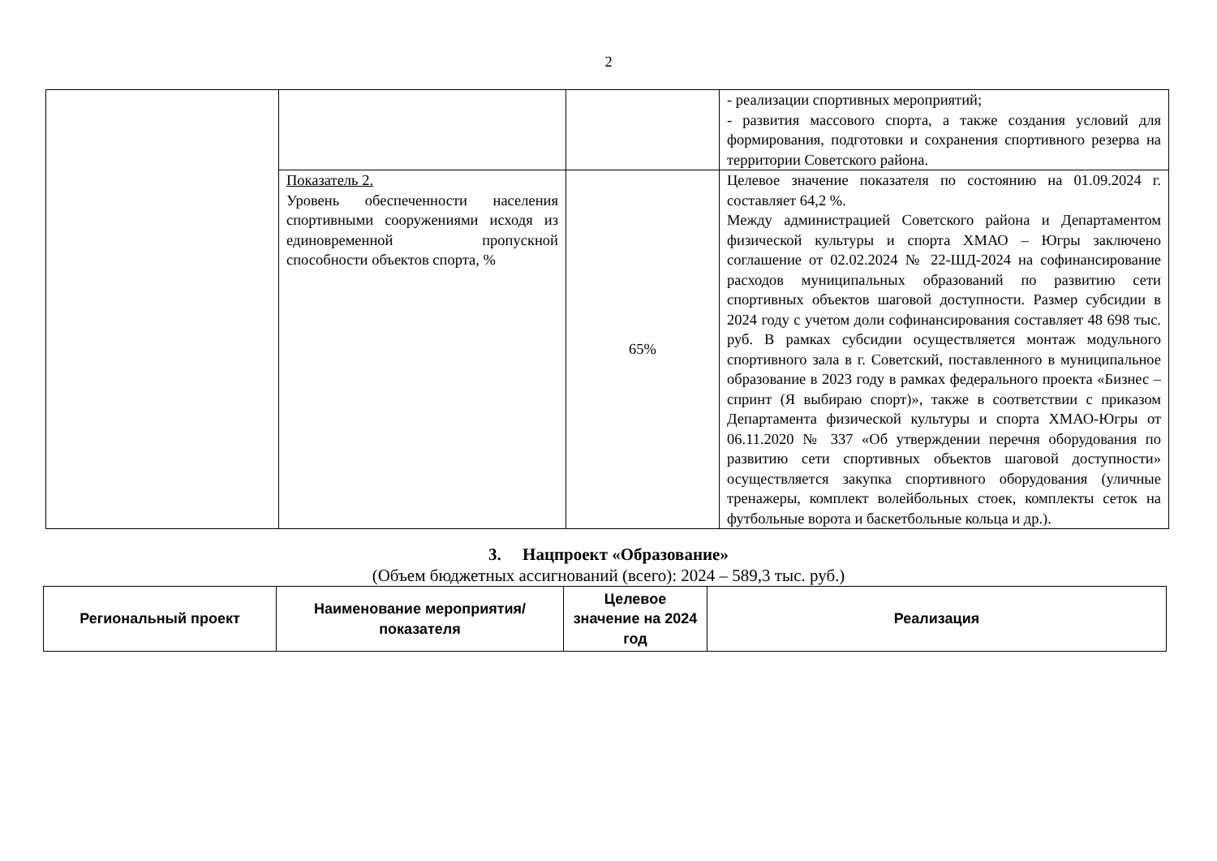2
| | | | - реализации спортивных мероприятий; - развития массового спорта, а также создания условий для формирования, подготовки и сохранения спортивного резерва на территории Советского района. |
| | Показатель 2. Уровень обеспеченности населения спортивными сооружениями исходя из единовременной пропускной способности объектов спорта, % | 65% | Целевое значение показателя по состоянию на 01.09.2024 г. составляет 64,2 %. Между администрацией Советского района и Департаментом физической культуры и спорта ХМАО – Югры заключено соглашение от 02.02.2024 № 22-ШД-2024 на софинансирование расходов муниципальных образований по развитию сети спортивных объектов шаговой доступности. Размер субсидии в 2024 году с учетом доли софинансирования составляет 48 698 тыс. руб. В рамках субсидии осуществляется монтаж модульного спортивного зала в г. Советский, поставленного в муниципальное образование в 2023 году в рамках федерального проекта «Бизнес – спринт (Я выбираю спорт)», также в соответствии с приказом Департамента физической культуры и спорта ХМАО-Югры от 06.11.2020 № 337 «Об утверждении перечня оборудования по развитию сети спортивных объектов шаговой доступности» осуществляется закупка спортивного оборудования (уличные тренажеры, комплект волейбольных стоек, комплекты сеток на футбольные ворота и баскетбольные кольца и др.). |
3. Нацпроект «Образование»
(Объем бюджетных ассигнований (всего): 2024 – 589,3 тыс. руб.)
| Региональный проект | Наименование мероприятия/показателя | Целевое значение на 2024 год | Реализация |
| --- | --- | --- | --- |